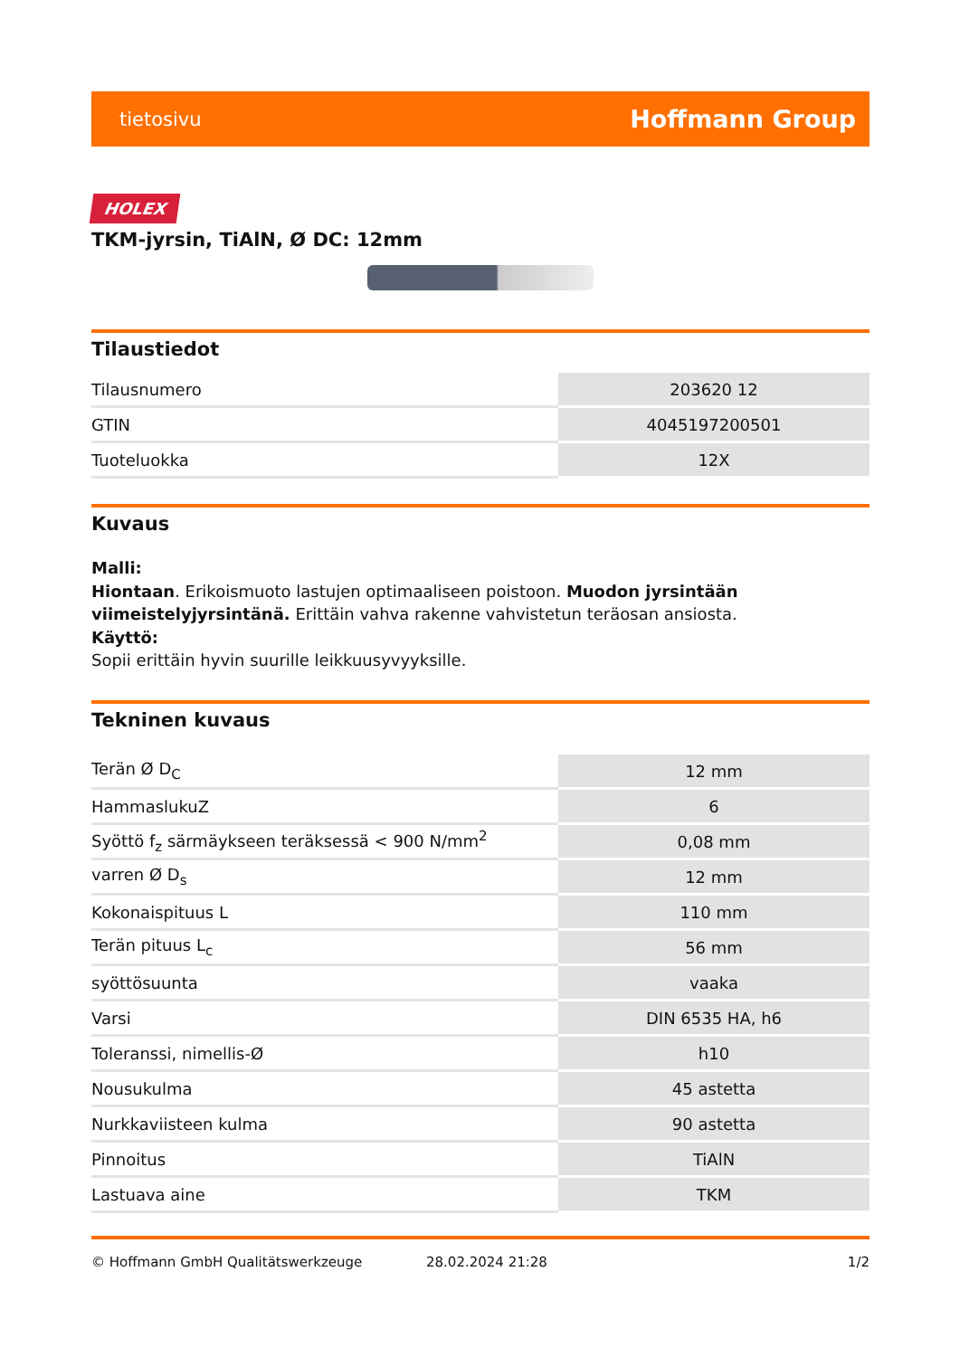tietosivu Hoffmann Group
HOLEX
TKM-jyrsin, TiAlN, Ø DC: 12mm
Tilaustiedot
| Tilausnumero | 203620 12 |
| GTIN | 4045197200501 |
| Tuoteluokka | 12X |
Kuvaus
Malli:
Hiontaan. Erikoismuoto lastujen optimaaliseen poistoon. Muodon jyrsintään viimeistelyjyrsintänä. Erittäin vahva rakenne vahvistetun teräosan ansiosta.
Käyttö:
Sopii erittäin hyvin suurille leikkuusyvyyksille.
Tekninen kuvaus
| Terän Ø D<sub>C</sub> | 12 mm |
| HammaslukuZ | 6 |
| Syöttö f<sub>z</sub> särmäykseen teräksessä < 900 N/mm<sup>2</sup> | 0,08 mm |
| varren Ø D<sub>s</sub> | 12 mm |
| Kokonaispituus L | 110 mm |
| Terän pituus L<sub>c</sub> | 56 mm |
| syöttösuunta | vaaka |
| Varsi | DIN 6535 HA, h6 |
| Toleranssi, nimellis-Ø | h10 |
| Nousukulma | 45 astetta |
| Nurkkaviisteen kulma | 90 astetta |
| Pinnoitus | TiAlN |
| Lastuava aine | TKM |
© Hoffmann GmbH Qualitätswerkzeuge 28.02.2024 21:28 1/2